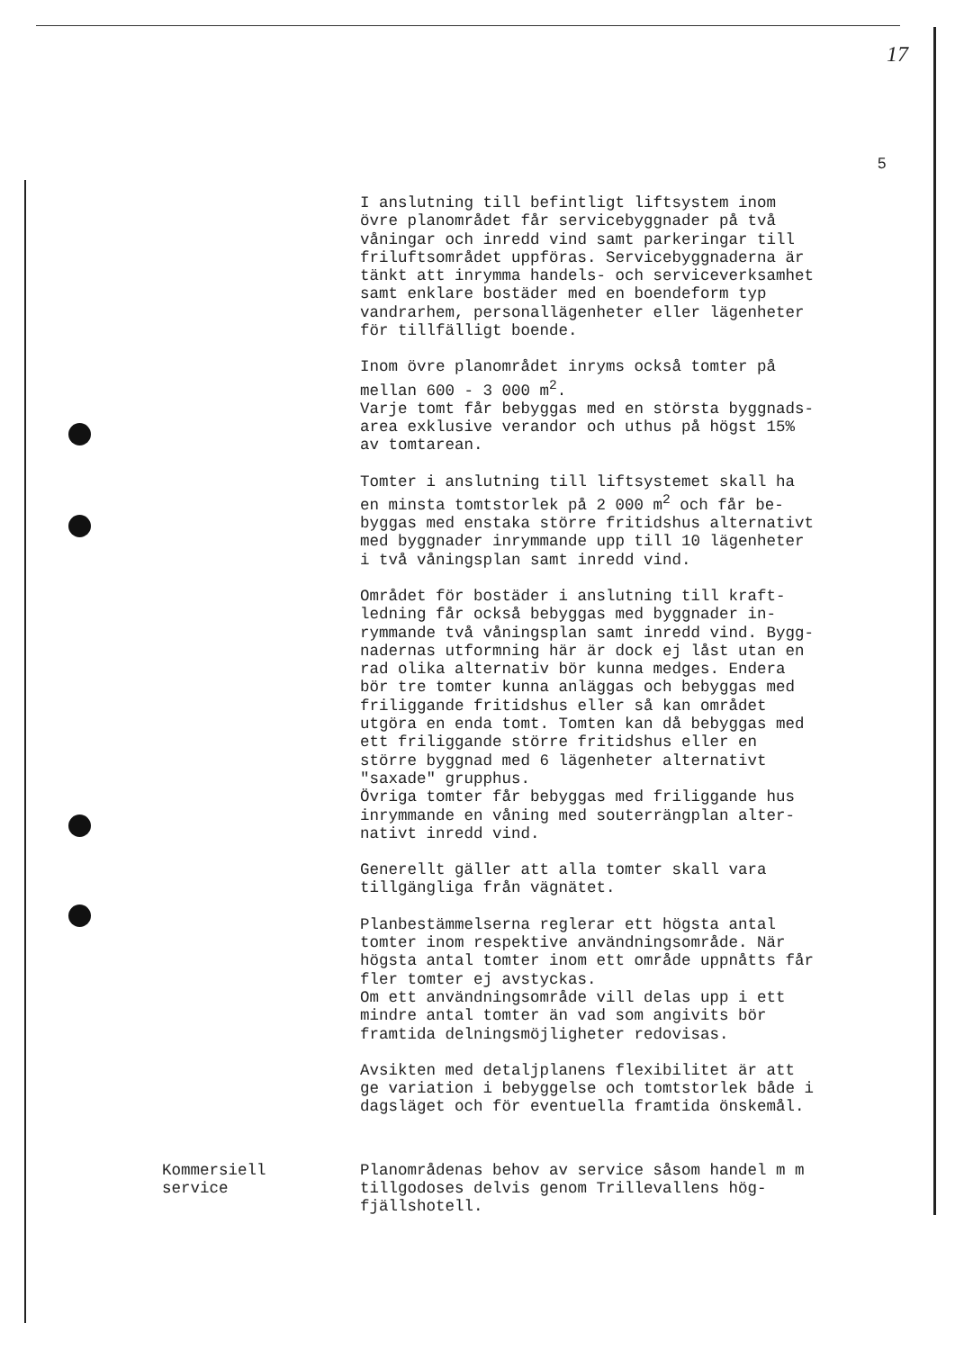17
5
I anslutning till befintligt liftsystem inom övre planområdet får servicebyggnader på två våningar och inredd vind samt parkeringar till friluftsområdet uppföras. Servicebyggnaderna är tänkt att inrymma handels- och serviceverksamhet samt enklare bostäder med en boendeform typ vandrarhem, personallägenheter eller lägenheter för tillfälligt boende.
Inom övre planområdet inryms också tomter på mellan 600 - 3 000 m<sup>2</sup>. Varje tomt får bebyggas med en största byggnads- area exklusive verandor och uthus på högst 15% av tomtarean.
Tomter i anslutning till liftsystemet skall ha en minsta tomtstorlek på 2 000 m<sup>2</sup> och får be- byggas med enstaka större fritidshus alternativt med byggnader inrymmande upp till 10 lägenheter i två våningsplan samt inredd vind.
Området för bostäder i anslutning till kraft- ledning får också bebyggas med byggnader in- rymmande två våningsplan samt inredd vind. Bygg- nadernas utformning här är dock ej låst utan en rad olika alternativ bör kunna medges. Endera bör tre tomter kunna anläggas och bebyggas med friliggande fritidshus eller så kan området utgöra en enda tomt. Tomten kan då bebyggas med ett friliggande större fritidshus eller en större byggnad med 6 lägenheter alternativt "saxade" grupphus. Övriga tomter får bebyggas med friliggande hus inrymmande en våning med souterrängplan alter- nativt inredd vind.
Generellt gäller att alla tomter skall vara tillgängliga från vägnätet.
Planbestämmelserna reglerar ett högsta antal tomter inom respektive användningsområde. När högsta antal tomter inom ett område uppnåtts får fler tomter ej avstyckas. Om ett användningsområde vill delas upp i ett mindre antal tomter än vad som angivits bör framtida delningsmöjligheter redovisas.
Avsikten med detaljplanens flexibilitet är att ge variation i bebyggelse och tomtstorlek både i dagsläget och för eventuella framtida önskemål.
Kommersiell service
Planområdenas behov av service såsom handel m m tillgodoses delvis genom Trillevallens hög- fjällshotell.